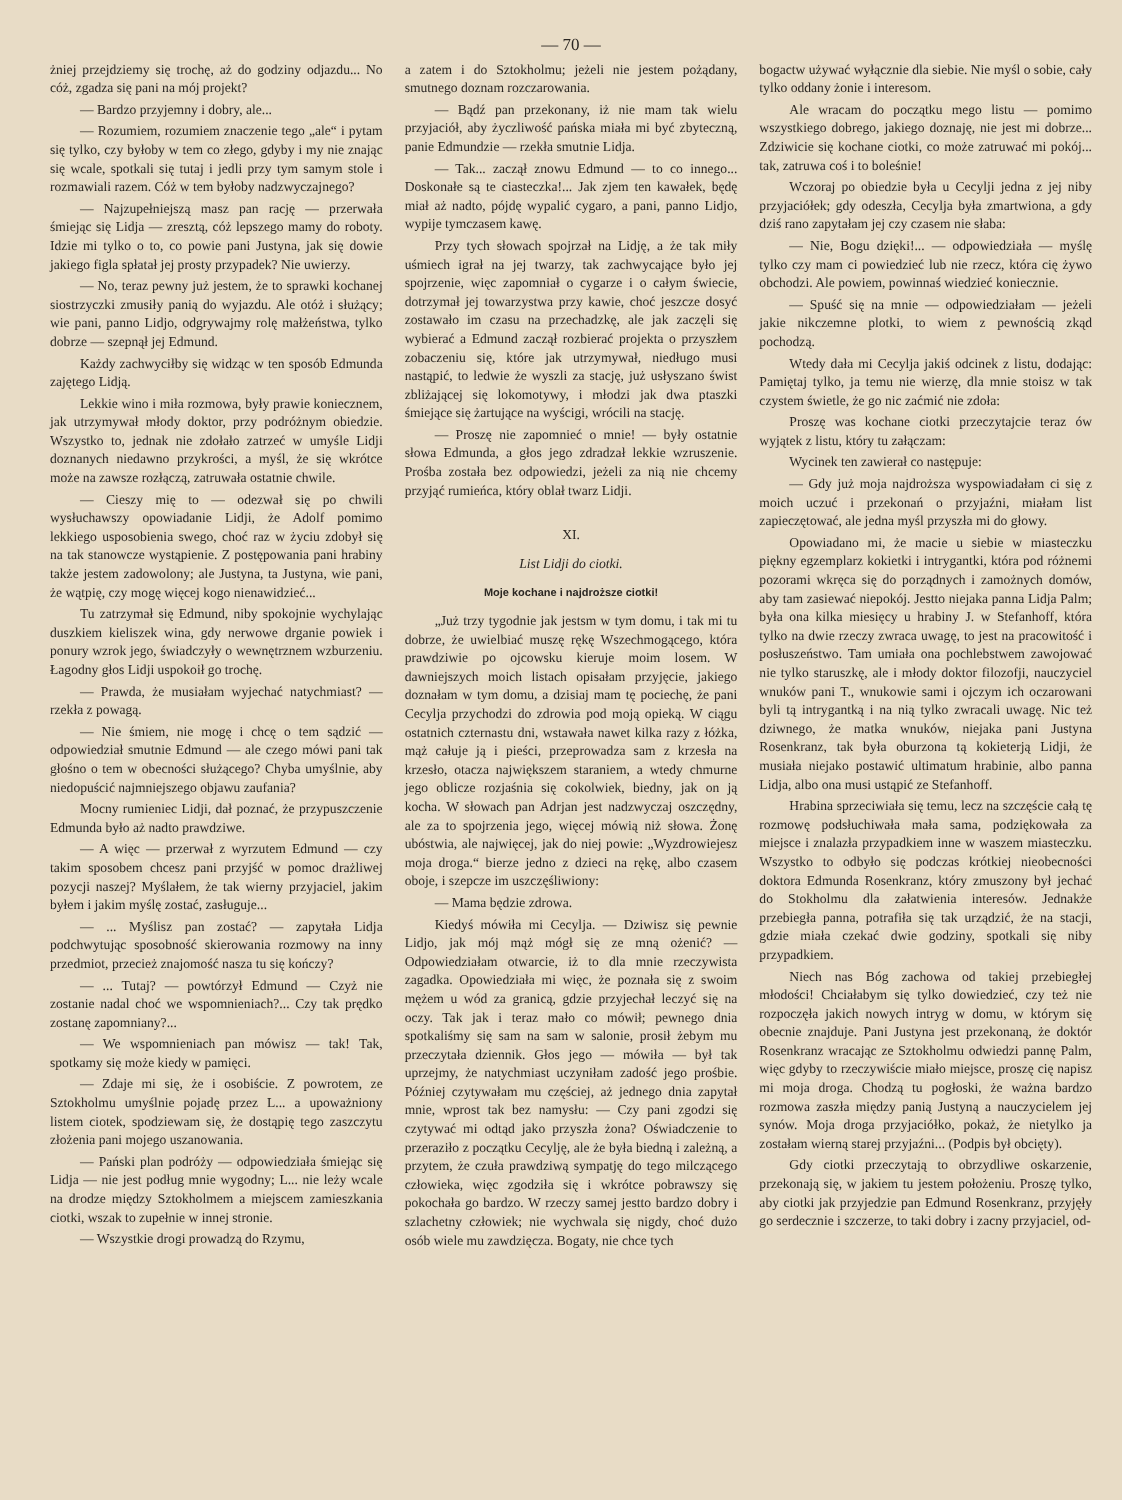— 70 —
żniej przejdziemy się trochę, aż do godziny odjazdu... No cóż, zgadza się pani na mój projekt?
— Bardzo przyjemny i dobry, ale...
— Rozumiem, rozumiem znaczenie tego „ale“ i pytam się tylko, czy byłoby w tem co złego, gdyby i my nie znając się wcale, spotkali się tutaj i jedli przy tym samym stole i rozmawiali razem. Cóż w tem byłoby nadzwyczajnego?
— Najzupełniejszą masz pan rację — przerwała śmiejąc się Lidja — zresztą, cóż lepszego mamy do roboty. Idzie mi tylko o to, co powie pani Justyna, jak się dowie jakiego figla spłatał jej prosty przypadek? Nie uwierzy.
— No, teraz pewny już jestem, że to sprawki kochanej siostrzyczki zmusiły panią do wyjazdu. Ale otóż i służący; wie pani, panno Lidjo, odgrywajmy rolę małżeństwa, tylko dobrze — szepnął jej Edmund.
Każdy zachwyciłby się widząc w ten sposób Edmunda zajętego Lidją.
Lekkie wino i miła rozmowa, były prawie koniecznem, jak utrzymywał młody doktor, przy podróżnym obiedzie. Wszystko to, jednak nie zdołało zatrzeć w umyśle Lidji doznanych niedawno przykrości, a myśl, że się wkrótce może na zawsze rozłączą, zatruwała ostatnie chwile.
— Cieszy mię to — odezwał się po chwili wysłuchawszy opowiadanie Lidji, że Adolf pomimo lekkiego usposobienia swego, choć raz w życiu zdobył się na tak stanowcze wystąpienie. Z postępowania pani hrabiny także jestem zadowolony; ale Justyna, ta Justyna, wie pani, że wątpię, czy mogę więcej kogo nienawidzieć...
Tu zatrzymał się Edmund, niby spokojnie wychylając duszkiem kieliszek wina, gdy nerwowe drganie powiek i ponury wzrok jego, świadczyły o wewnętrznem wzburzeniu. Łagodny głos Lidji uspokoił go trochę.
— Prawda, że musiałam wyjechać natychmiast? — rzekła z powagą.
— Nie śmiem, nie mogę i chcę o tem sądzić — odpowiedział smutnie Edmund — ale czego mówi pani tak głośno o tem w obecności służącego? Chyba umyślnie, aby niedopuścić najmniejszego objawu zaufania?
Mocny rumieniec Lidji, dał poznać, że przypuszczenie Edmunda było aż nadto prawdziwe.
— A więc — przerwał z wyrzutem Edmund — czy takim sposobem chcesz pani przyjść w pomoc drażliwej pozycji naszej? Myślałem, że tak wierny przyjaciel, jakim byłem i jakim myślę zostać, zasługuje...
— ... Myślisz pan zostać? — zapytała Lidja podchwytując sposobność skierowania rozmowy na inny przedmiot, przecież znajomość nasza tu się kończy?
— ... Tutaj? — powtórzył Edmund — Czyż nie zostanie nadal choć we wspomnieniach?... Czy tak prędko zostanę zapomniany?...
— We wspomnieniach pan mówisz — tak! Tak, spotkamy się może kiedy w pamięci.
— Zdaje mi się, że i osobiście. Z powrotem, ze Sztokholmu umyślnie pojadę przez L... a upoważniony listem ciotek, spodziewam się, że dostąpię tego zaszczytu złożenia pani mojego uszanowania.
— Pański plan podróży — odpowiedziała śmiejąc się Lidja — nie jest podług mnie wygodny; L... nie leży wcale na drodze między Sztokholmem a miejscem zamieszkania ciotki, wszak to zupełnie w innej stronie.
— Wszystkie drogi prowadzą do Rzymu,
a zatem i do Sztokholmu; jeżeli nie jestem pożądany, smutnego doznam rozczarowania.
— Bądź pan przekonany, iż nie mam tak wielu przyjaciół, aby życzliwość pańska miała mi być zbyteczną, panie Edmundzie — rzekła smutnie Lidja.
— Tak... zaczął znowu Edmund — to co innego... Doskonałe są te ciasteczka!... Jak zjem ten kawałek, będę miał aż nadto, pójdę wypalić cygaro, a pani, panno Lidjo, wypije tymczasem kawę.
Przy tych słowach spojrzał na Lidję, a że tak miły uśmiech igrał na jej twarzy, tak zachwycające było jej spojrzenie, więc zapomniał o cygarze i o całym świecie, dotrzymał jej towarzystwa przy kawie, choć jeszcze dosyć zostawało im czasu na przechadzkę, ale jak zaczęli się wybierać a Edmund zaczął rozbierać projekta o przyszłem zobaczeniu się, które jak utrzymywał, niedługo musi nastąpić, to ledwie że wyszli za stację, już usłyszano świst zbliżającej się lokomotywy, i młodzi jak dwa ptaszki śmiejące się żartujące na wyścigi, wrócili na stację.
— Proszę nie zapomnieć o mnie! — były ostatnie słowa Edmunda, a głos jego zdradzał lekkie wzruszenie. Prośba została bez odpowiedzi, jeżeli za nią nie chcemy przyjąć rumieńca, który oblał twarz Lidji.
XI.
List Lidji do ciotki.
Moje kochane i najdroższe ciotki!
„Już trzy tygodnie jak jestsm w tym domu, i tak mi tu dobrze, że uwielbiać muszę rękę Wszechmogącego, która prawdziwie po ojcowsku kieruje moim losem. W dawniejszych moich listach opisałam przyjęcie, jakiego doznałam w tym domu, a dzisiaj mam tę pociechę, że pani Cecylja przychodzi do zdrowia pod moją opieką. W ciągu ostatnich czternastu dni, wstawała nawet kilka razy z łóżka, mąż całuje ją i pieści, przeprowadza sam z krzesła na krzesło, otacza największem staraniem, a wtedy chmurne jego oblicze rozjaśnia się cokolwiek, biedny, jak on ją kocha. W słowach pan Adrjan jest nadzwyczaj oszczędny, ale za to spojrzenia jego, więcej mówią niż słowa. Żonę ubóstwia, ale najwięcej, jak do niej powie: „Wyzdrowiejesz moja droga.“ bierze jedno z dzieci na rękę, albo czasem oboje, i szepcze im uszczęśliwiony:
— Mama będzie zdrowa.
Kiedyś mówiła mi Cecylja. — Dziwisz się pewnie Lidjo, jak mój mąż mógł się ze mną ożenić? — Odpowiedziałam otwarcie, iż to dla mnie rzeczywista zagadka. Opowiedziała mi więc, że poznała się z swoim mężem u wód za granicą, gdzie przyjechał leczyć się na oczy. Tak jak i teraz mało co mówił; pewnego dnia spotkaliśmy się sam na sam w salonie, prosił żebym mu przeczytała dziennik. Głos jego — mówiła — był tak uprzejmy, że natychmiast uczyniłam zadość jego prośbie. Później czytywałam mu częściej, aż jednego dnia zapytał mnie, wprost tak bez namysłu: — Czy pani zgodzi się czytywać mi odtąd jako przyszła żona? Oświadczenie to przeraziło z początku Cecylję, ale że była biedną i zależną, a przytem, że czuła prawdziwą sympatję do tego milczącego człowieka, więc zgodziła się i wkrótce pobrawszy się pokochała go bardzo. W rzeczy samej jestto bardzo dobry i szlachetny człowiek; nie wychwala się nigdy, choć dużo osób wiele mu zawdzięcza. Bogaty, nie chce tych
bogactw używać wyłącznie dla siebie. Nie myśl o sobie, cały tylko oddany żonie i interesom.
Ale wracam do początku mego listu — pomimo wszystkiego dobrego, jakiego doznaję, nie jest mi dobrze... Zdziwicie się kochane ciotki, co może zatruwać mi pokój... tak, zatruwa coś i to boleśnie!
Wczoraj po obiedzie była u Cecylji jedna z jej niby przyjaciółek; gdy odeszła, Cecylja była zmartwiona, a gdy dziś rano zapytałam jej czy czasem nie słaba:
— Nie, Bogu dzięki!... — odpowiedziała — myślę tylko czy mam ci powiedzieć lub nie rzecz, która cię żywo obchodzi. Ale powiem, powinnaś wiedzieć koniecznie.
— Spuść się na mnie — odpowiedziałam — jeżeli jakie nikczemne plotki, to wiem z pewnością zkąd pochodzą.
Wtedy dała mi Cecylja jakiś odcinek z listu, dodając: Pamiętaj tylko, ja temu nie wierzę, dla mnie stoisz w tak czystem świetle, że go nic zaćmić nie zdoła:
Proszę was kochane ciotki przeczytajcie teraz ów wyjątek z listu, który tu załączam:
Wycinek ten zawierał co następuje:
— Gdy już moja najdroższa wyspowiadałam ci się z moich uczuć i przekonań o przyjaźni, miałam list zapieczętować, ale jedna myśl przyszła mi do głowy.
Opowiadano mi, że macie u siebie w miasteczku piękny egzemplarz kokietki i intrygantki, która pod różnemi pozorami wkręca się do porządnych i zamożnych domów, aby tam zasiewać niepokój. Jestto niejaka panna Lidja Palm; była ona kilka miesięcy u hrabiny J. w Stefanhoff, która tylko na dwie rzeczy zwraca uwagę, to jest na pracowitość i posłuszeństwo. Tam umiała ona pochlebstwem zawojować nie tylko staruszkę, ale i młody doktor filozofji, nauczyciel wnuków pani T., wnukowie sami i ojczym ich oczarowani byli tą intrygantką i na nią tylko zwracali uwagę. Nic też dziwnego, że matka wnuków, niejaka pani Justyna Rosenkranz, tak była oburzona tą kokieterją Lidji, że musiała niejako postawić ultimatum hrabinie, albo panna Lidja, albo ona musi ustąpić ze Stefanhoff.
Hrabina sprzeciwiała się temu, lecz na szczęście całą tę rozmowę podsłuchiwała mała sama, podziękowała za miejsce i znalazła przypadkiem inne w waszem miasteczku. Wszystko to odbyło się podczas krótkiej nieobecności doktora Edmunda Rosenkranz, który zmuszony był jechać do Stokholmu dla załatwienia interesów. Jednakże przebiegła panna, potrafiła się tak urządzić, że na stacji, gdzie miała czekać dwie godziny, spotkali się niby przypadkiem.
Niech nas Bóg zachowa od takiej przebiegłej młodości! Chciałabym się tylko dowiedzieć, czy też nie rozpoczęła jakich nowych intryg w domu, w którym się obecnie znajduje. Pani Justyna jest przekonaną, że doktór Rosenkranz wracając ze Sztokholmu odwiedzi pannę Palm, więc gdyby to rzeczywiście miało miejsce, proszę cię napisz mi moja droga. Chodzą tu pogłoski, że ważna bardzo rozmowa zaszła między panią Justyną a nauczycielem jej synów. Moja droga przyjaciółko, pokaż, że nietylko ja zostałam wierną starej przyjaźni... (Podpis był obcięty).
Gdy ciotki przeczytają to obrzydliwe oskarzenie, przekonają się, w jakiem tu jestem położeniu. Proszę tylko, aby ciotki jak przyjedzie pan Edmund Rosenkranz, przyjęły go serdecznie i szczerze, to taki dobry i zacny przyjaciel, od-